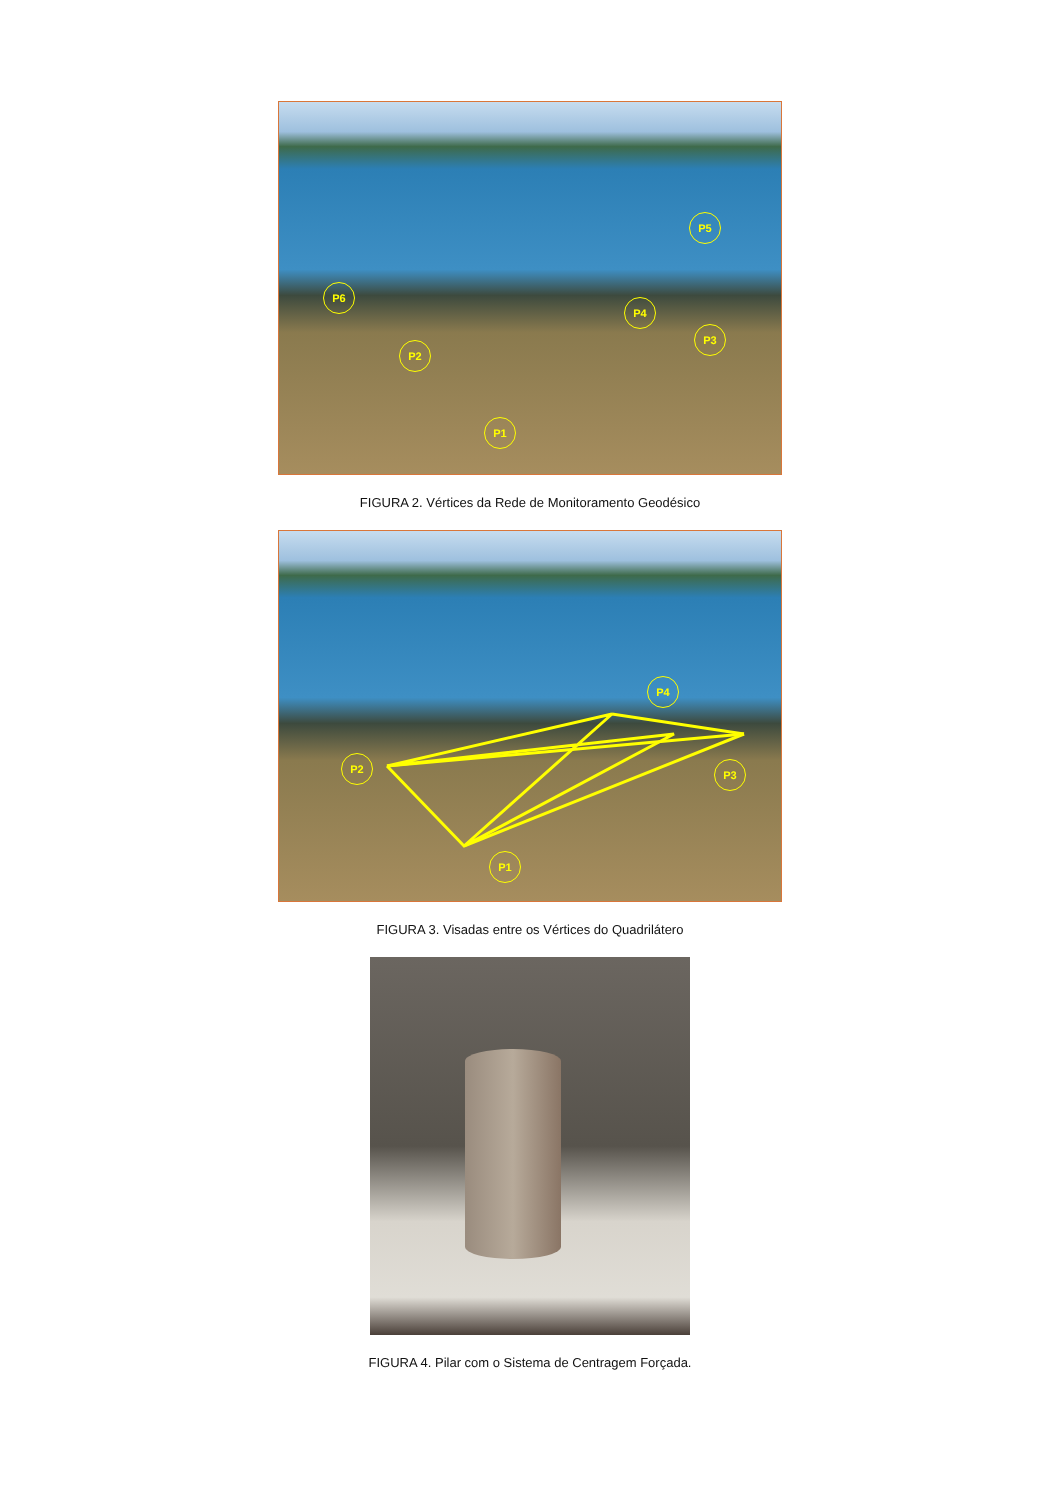P6
P2
P1
P4
P3
P5
FIGURA 2. Vértices da Rede de Monitoramento Geodésico
P2
P1
P4
P3
FIGURA 3. Visadas entre os Vértices do Quadrilátero
FIGURA 4. Pilar com o Sistema de Centragem Forçada.